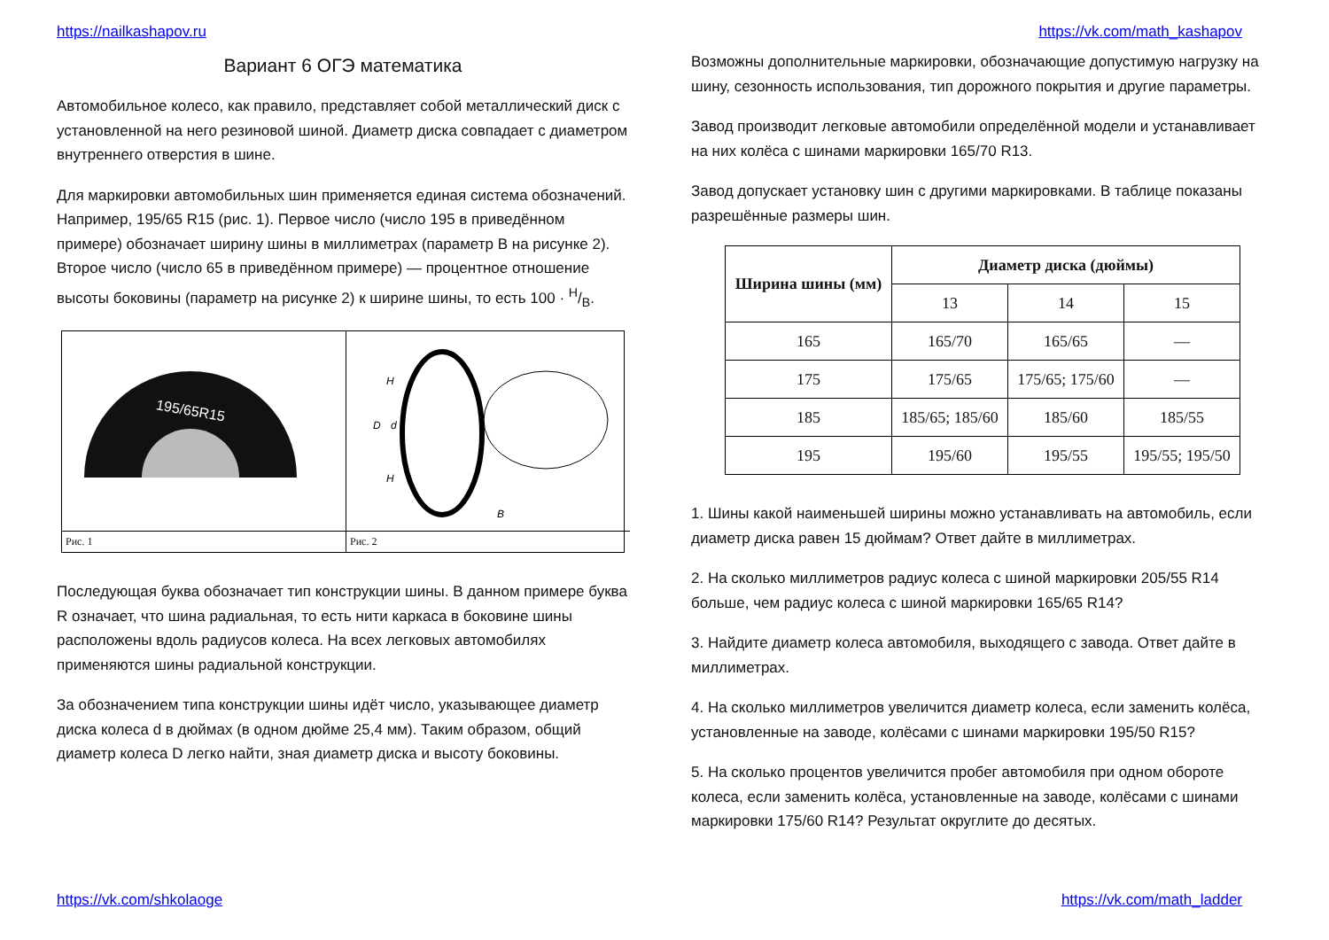https://nailkashapov.ru https://vk.com/math_kashapov
Вариант 6 ОГЭ математика
Автомобильное колесо, как правило, представляет собой металлический диск с установленной на него резиновой шиной. Диаметр диска совпадает с диаметром внутреннего отверстия в шине.
Для маркировки автомобильных шин применяется единая система обозначений. Например, 195/65 R15 (рис. 1). Первое число (число 195 в приведённом примере) обозначает ширину шины в миллиметрах (параметр B на рисунке 2). Второе число (число 65 в приведённом примере) — процентное отношение высоты боковины (параметр на рисунке 2) к ширине шины, то есть 100 · H/B.
195/65R15
H
D
d
H
B
Рис. 1
Рис. 2
Последующая буква обозначает тип конструкции шины. В данном примере буква R означает, что шина радиальная, то есть нити каркаса в боковине шины расположены вдоль радиусов колеса. На всех легковых автомобилях применяются шины радиальной конструкции.
За обозначением типа конструкции шины идёт число, указывающее диаметр диска колеса d в дюймах (в одном дюйме 25,4 мм). Таким образом, общий диаметр колеса D легко найти, зная диаметр диска и высоту боковины.
Возможны дополнительные маркировки, обозначающие допустимую нагрузку на шину, сезонность использования, тип дорожного покрытия и другие параметры.
Завод производит легковые автомобили определённой модели и устанавливает на них колёса с шинами маркировки 165/70 R13.
Завод допускает установку шин с другими маркировками. В таблице показаны разрешённые размеры шин.
| Ширина шины (мм) | Диаметр диска (дюймы) | | |
| --- | --- | --- | --- |
| | 13 | 14 | 15 |
| 165 | 165/70 | 165/65 | — |
| 175 | 175/65 | 175/65; 175/60 | — |
| 185 | 185/65; 185/60 | 185/60 | 185/55 |
| 195 | 195/60 | 195/55 | 195/55; 195/50 |
1. Шины какой наименьшей ширины можно устанавливать на автомобиль, если диаметр диска равен 15 дюймам? Ответ дайте в миллиметрах.
2. На сколько миллиметров радиус колеса с шиной маркировки 205/55 R14 больше, чем радиус колеса с шиной маркировки 165/65 R14?
3. Найдите диаметр колеса автомобиля, выходящего с завода. Ответ дайте в миллиметрах.
4. На сколько миллиметров увеличится диаметр колеса, если заменить колёса, установленные на заводе, колёсами с шинами маркировки 195/50 R15?
5. На сколько процентов увеличится пробег автомобиля при одном обороте колеса, если заменить колёса, установленные на заводе, колёсами с шинами маркировки 175/60 R14? Результат округлите до десятых.
https://vk.com/shkolaoge https://vk.com/math_ladder